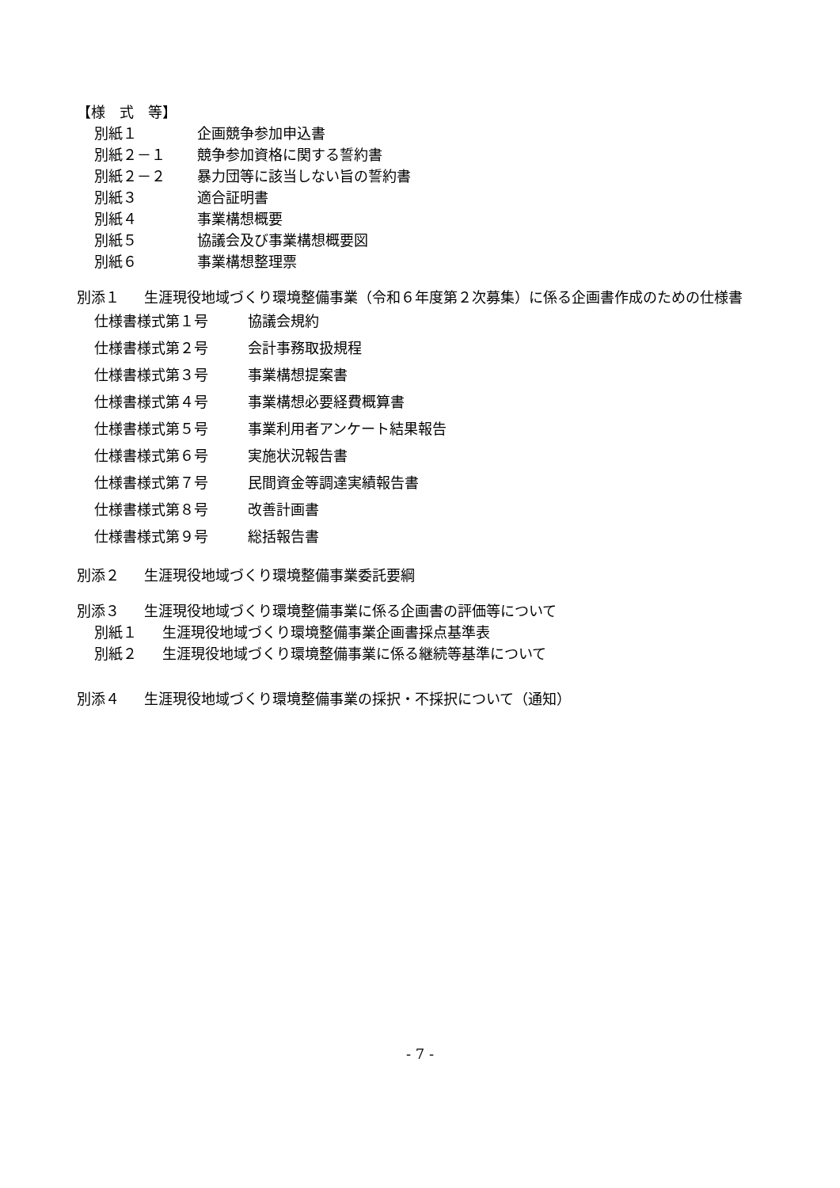【様　式　等】
別紙１ 企画競争参加申込書
別紙２－１ 競争参加資格に関する誓約書
別紙２－２ 暴力団等に該当しない旨の誓約書
別紙３ 適合証明書
別紙４ 事業構想概要
別紙５ 協議会及び事業構想概要図
別紙６ 事業構想整理票
別添１ 生涯現役地域づくり環境整備事業（令和６年度第２次募集）に係る企画書作成のための仕様書
仕様書様式第１号 協議会規約
仕様書様式第２号 会計事務取扱規程
仕様書様式第３号 事業構想提案書
仕様書様式第４号 事業構想必要経費概算書
仕様書様式第５号 事業利用者アンケート結果報告
仕様書様式第６号 実施状況報告書
仕様書様式第７号 民間資金等調達実績報告書
仕様書様式第８号 改善計画書
仕様書様式第９号 総括報告書
別添２ 生涯現役地域づくり環境整備事業委託要綱
別添３ 生涯現役地域づくり環境整備事業に係る企画書の評価等について
別紙１ 生涯現役地域づくり環境整備事業企画書採点基準表
別紙２ 生涯現役地域づくり環境整備事業に係る継続等基準について
別添４ 生涯現役地域づくり環境整備事業の採択・不採択について（通知）
- 7 -